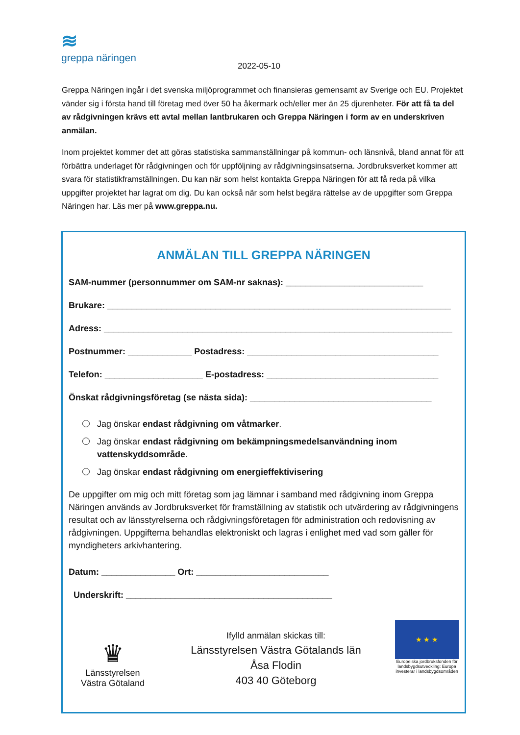≋
greppa näringen
2022-05-10
Greppa Näringen ingår i det svenska miljöprogrammet och finansieras gemensamt av Sverige och EU. Projektet vänder sig i första hand till företag med över 50 ha åkermark och/eller mer än 25 djurenheter. För att få ta del av rådgivningen krävs ett avtal mellan lantbrukaren och Greppa Näringen i form av en underskriven anmälan.
Inom projektet kommer det att göras statistiska sammanställningar på kommun- och länsnivå, bland annat för att förbättra underlaget för rådgivningen och för uppföljning av rådgivningsinsatserna. Jordbruksverket kommer att svara för statistikframställningen. Du kan när som helst kontakta Greppa Näringen för att få reda på vilka uppgifter projektet har lagrat om dig. Du kan också när som helst begära rättelse av de uppgifter som Greppa Näringen har. Läs mer på www.greppa.nu.
ANMÄLAN TILL GREPPA NÄRINGEN
SAM-nummer (personnummer om SAM-nr saknas): ____________________________
Brukare: ______________________________________________________________________
Adress: _______________________________________________________________________
Postnummer: _____________ Postadress: _______________________________________
Telefon: ____________________ E-postadress: ___________________________________
Önskat rådgivningsföretag (se nästa sida): _____________________________________
Jag önskar endast rådgivning om våtmarker.
Jag önskar endast rådgivning om bekämpningsmedelsanvändning inom vattenskyddsområde.
Jag önskar endast rådgivning om energieffektivisering
De uppgifter om mig och mitt företag som jag lämnar i samband med rådgivning inom Greppa Näringen används av Jordbruksverket för framställning av statistik och utvärdering av rådgivningens resultat och av länsstyrelserna och rådgivningsföretagen för administration och redovisning av rådgivningen. Uppgifterna behandlas elektroniskt och lagras i enlighet med vad som gäller för myndigheters arkivhantering.
Datum: _______________ Ort: ___________________________
Underskrift: __________________________________________
♛
Länsstyrelsen
Västra Götaland
Ifylld anmälan skickas till:
Länsstyrelsen Västra Götalands län
Åsa Flodin
403 40 Göteborg
★ ★ ★
Europeiska jordbruksfonden för landsbygdsutveckling: Europa investerar i landsbygdsområden